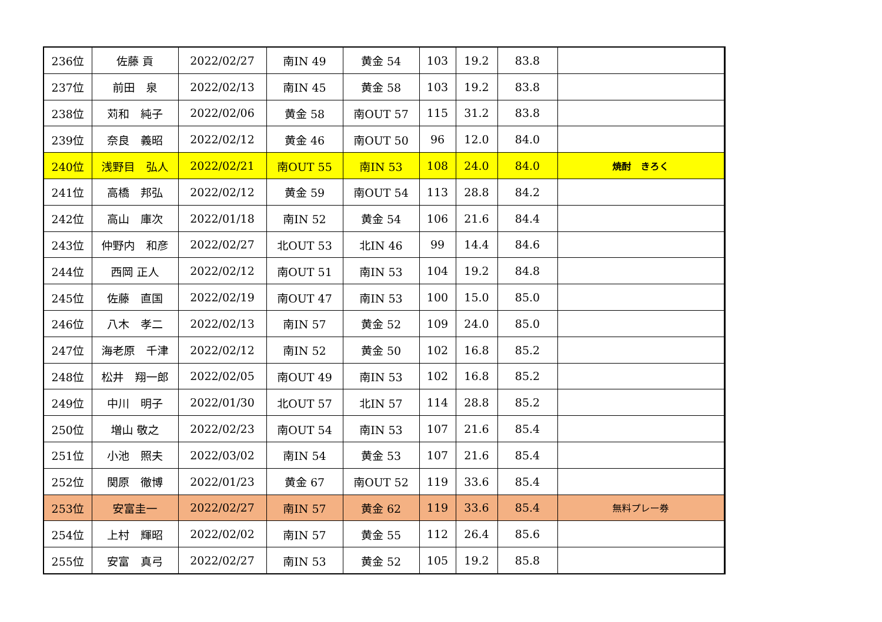| 236位 | 佐藤 貢 | 2022/02/27 | 南IN 49 | 黄金 54 | 103 | 19.2 | 83.8 | |
| 237位 | 前田 泉 | 2022/02/13 | 南IN 45 | 黄金 58 | 103 | 19.2 | 83.8 | |
| 238位 | 苅和 純子 | 2022/02/06 | 黄金 58 | 南OUT 57 | 115 | 31.2 | 83.8 | |
| 239位 | 奈良 義昭 | 2022/02/12 | 黄金 46 | 南OUT 50 | 96 | 12.0 | 84.0 | |
| 240位 | 浅野目 弘人 | 2022/02/21 | 南OUT 55 | 南IN 53 | 108 | 24.0 | 84.0 | 焼酎 きろく |
| 241位 | 高橋 邦弘 | 2022/02/12 | 黄金 59 | 南OUT 54 | 113 | 28.8 | 84.2 | |
| 242位 | 高山 庫次 | 2022/01/18 | 南IN 52 | 黄金 54 | 106 | 21.6 | 84.4 | |
| 243位 | 仲野内 和彦 | 2022/02/27 | 北OUT 53 | 北IN 46 | 99 | 14.4 | 84.6 | |
| 244位 | 西岡 正人 | 2022/02/12 | 南OUT 51 | 南IN 53 | 104 | 19.2 | 84.8 | |
| 245位 | 佐藤 直国 | 2022/02/19 | 南OUT 47 | 南IN 53 | 100 | 15.0 | 85.0 | |
| 246位 | 八木 孝二 | 2022/02/13 | 南IN 57 | 黄金 52 | 109 | 24.0 | 85.0 | |
| 247位 | 海老原 千津 | 2022/02/12 | 南IN 52 | 黄金 50 | 102 | 16.8 | 85.2 | |
| 248位 | 松井 翔一郎 | 2022/02/05 | 南OUT 49 | 南IN 53 | 102 | 16.8 | 85.2 | |
| 249位 | 中川 明子 | 2022/01/30 | 北OUT 57 | 北IN 57 | 114 | 28.8 | 85.2 | |
| 250位 | 増山 敬之 | 2022/02/23 | 南OUT 54 | 南IN 53 | 107 | 21.6 | 85.4 | |
| 251位 | 小池 照夫 | 2022/03/02 | 南IN 54 | 黄金 53 | 107 | 21.6 | 85.4 | |
| 252位 | 関原 徹博 | 2022/01/23 | 黄金 67 | 南OUT 52 | 119 | 33.6 | 85.4 | |
| 253位 | 安富圭一 | 2022/02/27 | 南IN 57 | 黄金 62 | 119 | 33.6 | 85.4 | 無料プレー券 |
| 254位 | 上村 輝昭 | 2022/02/02 | 南IN 57 | 黄金 55 | 112 | 26.4 | 85.6 | |
| 255位 | 安富 真弓 | 2022/02/27 | 南IN 53 | 黄金 52 | 105 | 19.2 | 85.8 | |